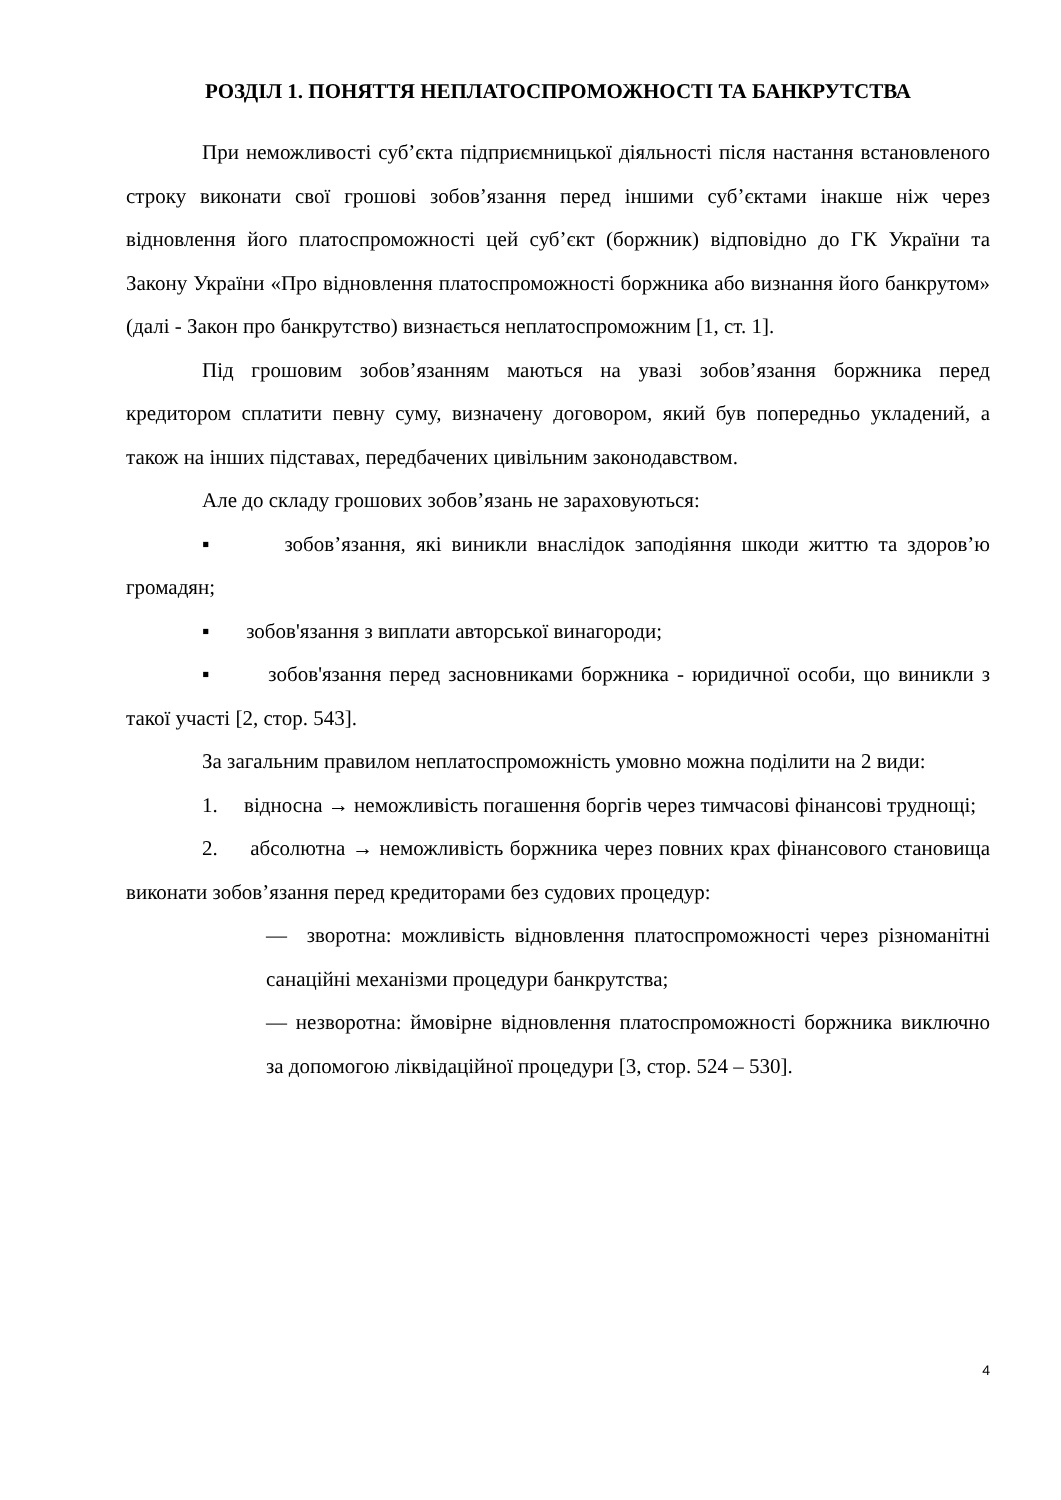РОЗДІЛ 1. ПОНЯТТЯ НЕПЛАТОСПРОМОЖНОСТІ ТА БАНКРУТСТВА
При неможливості суб’єкта підприємницької діяльності після настання встановленого строку виконати свої грошові зобов’язання перед іншими суб’єктами інакше ніж через відновлення його платоспроможності цей суб’єкт (боржник) відповідно до ГК України та Закону України «Про відновлення платоспроможності боржника або визнання його банкрутом» (далі - Закон про банкрутство) визнається неплатоспроможним [1, ст. 1].
Під грошовим зобов’язанням маються на увазі зобов’язання боржника перед кредитором сплатити певну суму, визначену договором, який був попередньо укладений, а також на інших підставах, передбачених цивільним законодавством.
Але до складу грошових зобов’язань не зараховуються:
▪ зобов’язання, які виникли внаслідок заподіяння шкоди життю та здоров’ю громадян;
▪ зобов'язання з виплати авторської винагороди;
▪ зобов'язання перед засновниками боржника - юридичної особи, що виникли з такої участі [2, стор. 543].
За загальним правилом неплатоспроможність умовно можна поділити на 2 види:
1. відносна → неможливість погашення боргів через тимчасові фінансові труднощі;
2. абсолютна → неможливість боржника через повних крах фінансового становища виконати зобов’язання перед кредиторами без судових процедур:
— зворотна: можливість відновлення платоспроможності через різноманітні санаційні механізми процедури банкрутства;
— незворотна: ймовірне відновлення платоспроможності боржника виключно за допомогою ліквідаційної процедури [3, стор. 524 – 530].
4